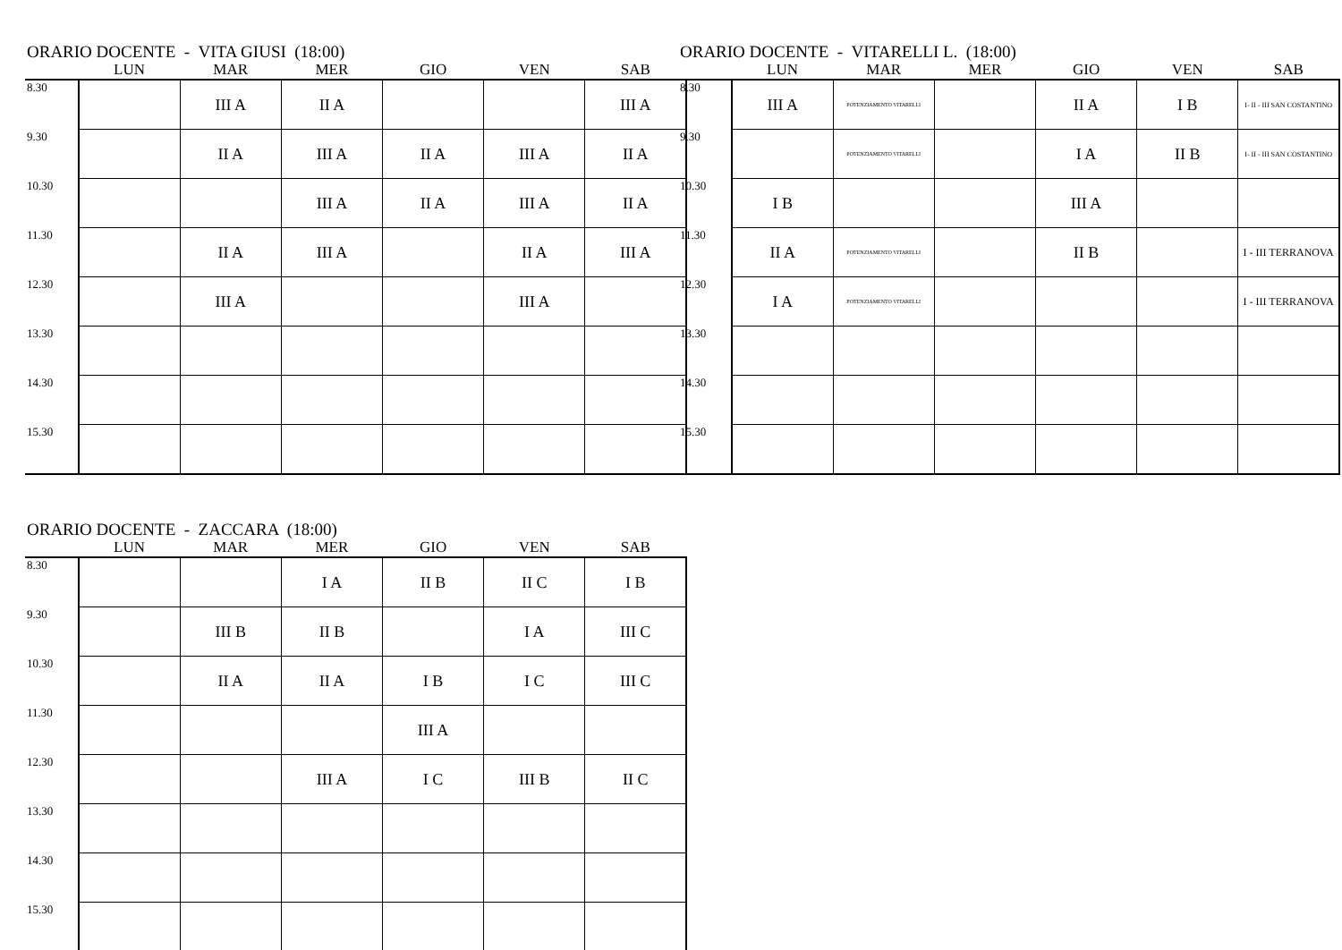ORARIO DOCENTE - VITA GIUSI (18:00)
| | LUN | MAR | MER | GIO | VEN | SAB |
| --- | --- | --- | --- | --- | --- | --- |
| 8.30 | | III A | II A | | | III A |
| 9.30 | | II A | III A | II A | III A | II A |
| 10.30 | | | III A | II A | III A | II A |
| 11.30 | | II A | III A | | II A | III A |
| 12.30 | | III A | | | III A | |
| 13.30 | | | | | | |
| 14.30 | | | | | | |
| 15.30 | | | | | | |
ORARIO DOCENTE - VITARELLI L. (18:00)
| | LUN | MAR | MER | GIO | VEN | SAB |
| --- | --- | --- | --- | --- | --- | --- |
| 8.30 | III A | POTENZIAMENTO VITARELLI | | II A | I B | I- II - III SAN COSTANTINO |
| 9.30 | | POTENZIAMENTO VITARELLI | | I A | II B | I- II - III SAN COSTANTINO |
| 10.30 | I B | | | III A | | |
| 11.30 | II A | POTENZIAMENTO VITARELLI | | II B | | I - III TERRANOVA |
| 12.30 | I A | POTENZIAMENTO VITARELLI | | | | I - III TERRANOVA |
| 13.30 | | | | | | |
| 14.30 | | | | | | |
| 15.30 | | | | | | |
ORARIO DOCENTE - ZACCARA (18:00)
| | LUN | MAR | MER | GIO | VEN | SAB |
| --- | --- | --- | --- | --- | --- | --- |
| 8.30 | | | I A | II B | II C | I B |
| 9.30 | | III B | II B | | I A | III C |
| 10.30 | | II A | II A | I B | I C | III C |
| 11.30 | | | | III A | | |
| 12.30 | | | III A | I C | III B | II C |
| 13.30 | | | | | | |
| 14.30 | | | | | | |
| 15.30 | | | | | | |